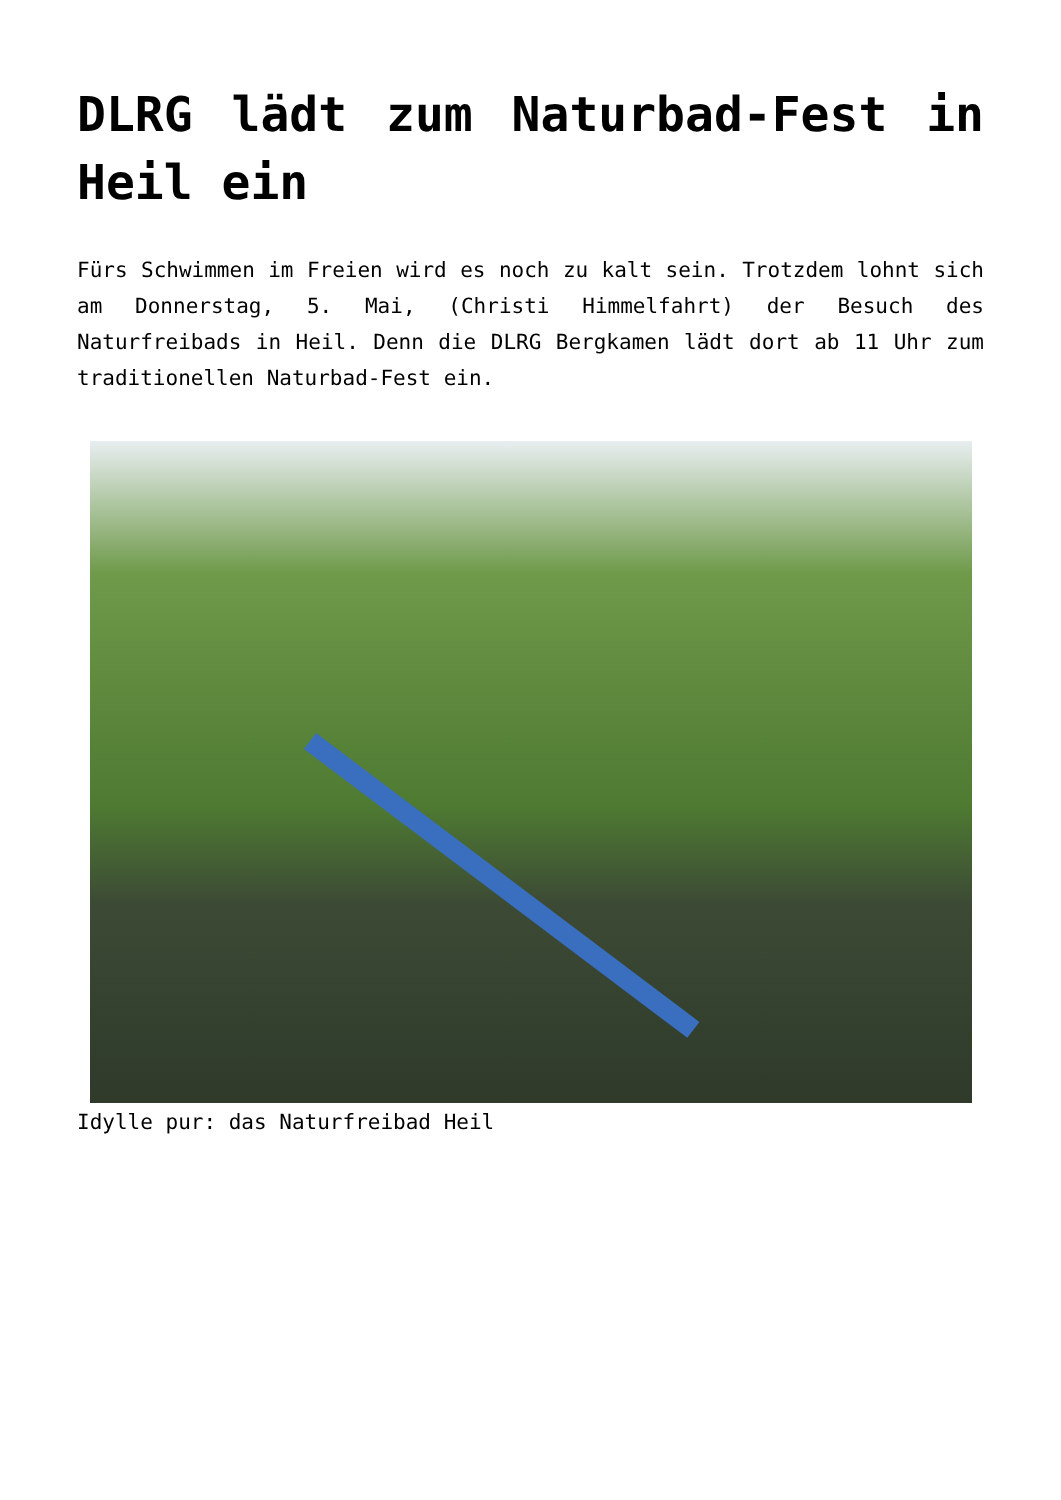DLRG lädt zum Naturbad-Fest in Heil ein
Fürs Schwimmen im Freien wird es noch zu kalt sein. Trotzdem lohnt sich am Donnerstag, 5. Mai, (Christi Himmelfahrt) der Besuch des Naturfreibads in Heil. Denn die DLRG Bergkamen lädt dort ab 11 Uhr zum traditionellen Naturbad-Fest ein.
Idylle pur: das Naturfreibad Heil